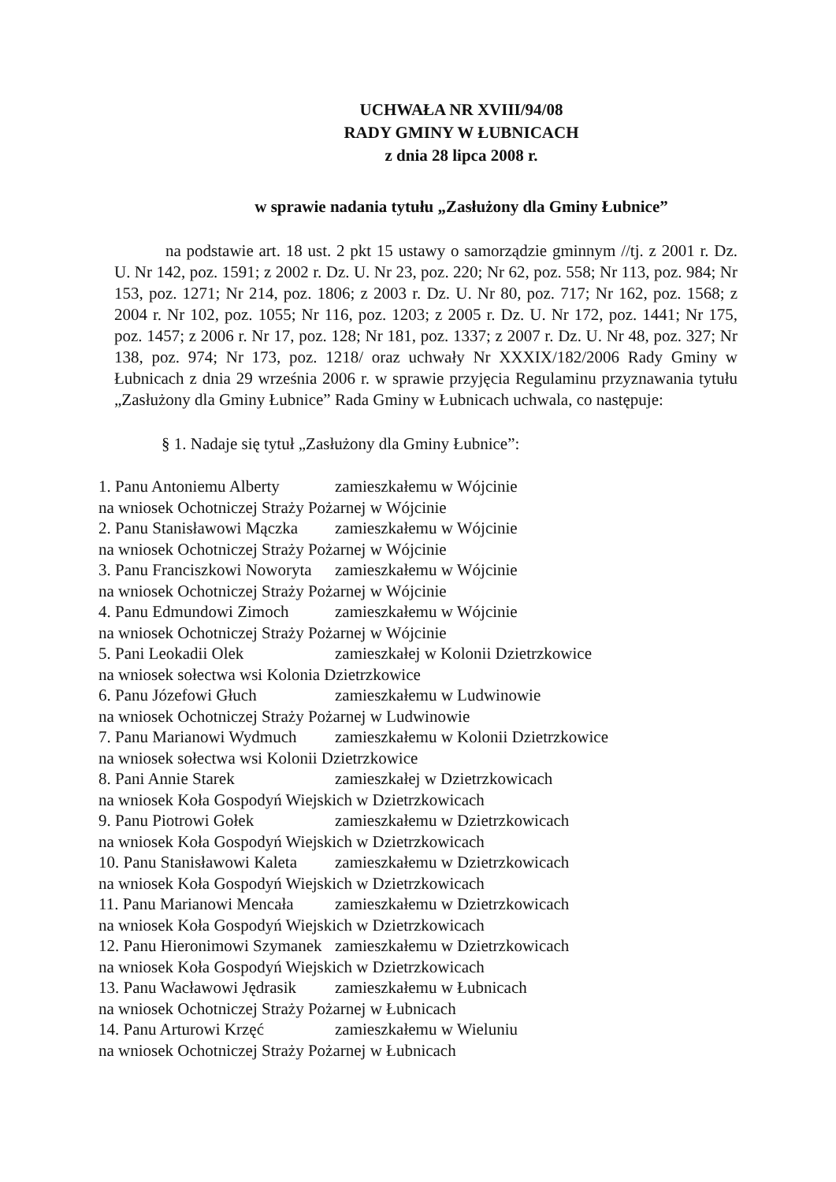UCHWAŁA NR XVIII/94/08
RADY GMINY W ŁUBNICACH
z dnia 28 lipca 2008 r.
w sprawie nadania tytułu „Zasłużony dla Gminy Łubnice”
na podstawie art. 18 ust. 2 pkt 15 ustawy o samorządzie gminnym //tj. z 2001 r. Dz. U. Nr 142, poz. 1591; z 2002 r. Dz. U. Nr 23, poz. 220; Nr 62, poz. 558; Nr 113, poz. 984; Nr 153, poz. 1271; Nr 214, poz. 1806; z 2003 r. Dz. U. Nr 80, poz. 717; Nr 162, poz. 1568; z 2004 r. Nr 102, poz. 1055; Nr 116, poz. 1203; z 2005 r. Dz. U. Nr 172, poz. 1441; Nr 175, poz. 1457; z 2006 r. Nr 17, poz. 128; Nr 181, poz. 1337; z 2007 r. Dz. U. Nr 48, poz. 327; Nr 138, poz. 974; Nr 173, poz. 1218/ oraz uchwały Nr XXXIX/182/2006 Rady Gminy w Łubnicach z dnia 29 września 2006 r. w sprawie przyjęcia Regulaminu przyznawania tytułu „Zasłużony dla Gminy Łubnice” Rada Gminy w Łubnicach uchwala, co następuje:
§ 1. Nadaje się tytuł „Zasłużony dla Gminy Łubnice”:
1. Panu Antoniemu Alberty zamieszkałemu w Wójcinie
na wniosek Ochotniczej Straży Pożarnej w Wójcinie
2. Panu Stanisławowi Mączka zamieszkałemu w Wójcinie
na wniosek Ochotniczej Straży Pożarnej w Wójcinie
3. Panu Franciszkowi Noworyta zamieszkałemu w Wójcinie
na wniosek Ochotniczej Straży Pożarnej w Wójcinie
4. Panu Edmundowi Zimoch zamieszkałemu w Wójcinie
na wniosek Ochotniczej Straży Pożarnej w Wójcinie
5. Pani Leokadii Olek zamieszkałej w Kolonii Dzietrzkowice
na wniosek sołectwa wsi Kolonia Dzietrzkowice
6. Panu Józefowi Głuch zamieszkałemu w Ludwinowie
na wniosek Ochotniczej Straży Pożarnej w Ludwinowie
7. Panu Marianowi Wydmuch zamieszkałemu w Kolonii Dzietrzkowice
na wniosek sołectwa wsi Kolonii Dzietrzkowice
8. Pani Annie Starek zamieszkałej w Dzietrzkowicach
na wniosek Koła Gospodyń Wiejskich w Dzietrzkowicach
9. Panu Piotrowi Gołek zamieszkałemu w Dzietrzkowicach
na wniosek Koła Gospodyń Wiejskich w Dzietrzkowicach
10. Panu Stanisławowi Kaleta zamieszkałemu w Dzietrzkowicach
na wniosek Koła Gospodyń Wiejskich w Dzietrzkowicach
11. Panu Marianowi Mencała zamieszkałemu w Dzietrzkowicach
na wniosek Koła Gospodyń Wiejskich w Dzietrzkowicach
12. Panu Hieronimowi Szymanek zamieszkałemu w Dzietrzkowicach
na wniosek Koła Gospodyń Wiejskich w Dzietrzkowicach
13. Panu Wacławowi Jędrasik zamieszkałemu w Łubnicach
na wniosek Ochotniczej Straży Pożarnej w Łubnicach
14. Panu Arturowi Krzęć zamieszkałemu w Wieluniu
na wniosek Ochotniczej Straży Pożarnej w Łubnicach